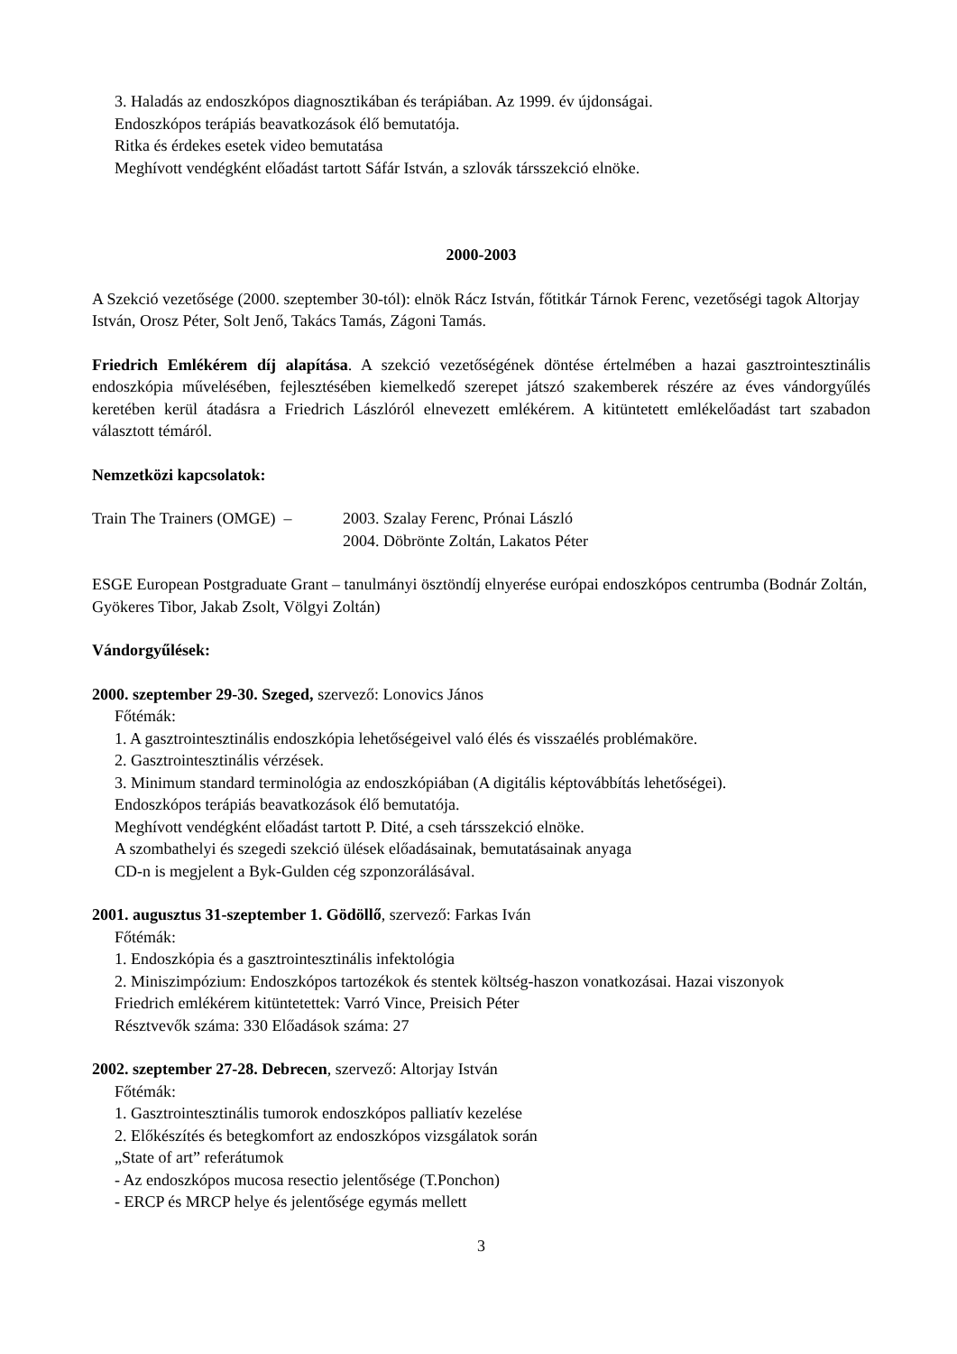3. Haladás az endoszkópos diagnosztikában és terápiában. Az 1999. év újdonságai.
Endoszkópos terápiás beavatkozások élő bemutatója.
Ritka és érdekes esetek video bemutatása
Meghívott vendégként előadást tartott Sáfár István, a szlovák társszekció elnöke.
2000-2003
A Szekció vezetősége (2000. szeptember 30-tól): elnök Rácz István, főtitkár Tárnok Ferenc, vezetőségi tagok Altorjay István, Orosz Péter, Solt Jenő, Takács Tamás, Zágoni Tamás.
Friedrich Emlékérem díj alapítása. A szekció vezetőségének döntése értelmében a hazai gasztrointesztinális endoszkópia művelésében, fejlesztésében kiemelkedő szerepet játszó szakemberek részére az éves vándorgyűlés keretében kerül átadásra a Friedrich Lászlóról elnevezett emlékérem. A kitüntetett emlékelőadást tart szabadon választott témáról.
Nemzetközi kapcsolatok:
Train The Trainers (OMGE) –
2003. Szalay Ferenc, Prónai László
2004. Döbrönte Zoltán, Lakatos Péter
ESGE European Postgraduate Grant – tanulmányi ösztöndíj elnyerése európai endoszkópos centrumba (Bodnár Zoltán, Gyökeres Tibor, Jakab Zsolt, Völgyi Zoltán)
Vándorgyűlések:
2000. szeptember 29-30. Szeged, szervező: Lonovics János
Főtémák:
1. A gasztrointesztinális endoszkópia lehetőségeivel való élés és visszaélés problémaköre.
2. Gasztrointesztinális vérzések.
3. Minimum standard terminológia az endoszkópiában (A digitális képtovábbítás lehetőségei).
Endoszkópos terápiás beavatkozások élő bemutatója.
Meghívott vendégként előadást tartott P. Dité, a cseh társszekció elnöke.
A szombathelyi és szegedi szekció ülések előadásainak, bemutatásainak anyaga
CD-n is megjelent a Byk-Gulden cég szponzorálásával.
2001. augusztus 31-szeptember 1. Gödöllő, szervező: Farkas Iván
Főtémák:
1. Endoszkópia és a gasztrointesztinális infektológia
2. Miniszimpózium: Endoszkópos tartozékok és stentek költség-haszon vonatkozásai. Hazai viszonyok
Friedrich emlékérem kitüntetettek: Varró Vince, Preisich Péter
Résztvevők száma: 330 Előadások száma: 27
2002. szeptember 27-28. Debrecen, szervező: Altorjay István
Főtémák:
1. Gasztrointesztinális tumorok endoszkópos palliatív kezelése
2. Előkészítés és betegkomfort az endoszkópos vizsgálatok során
„State of art” referátumok
- Az endoszkópos mucosa resectio jelentősége (T.Ponchon)
- ERCP és MRCP helye és jelentősége egymás mellett
3